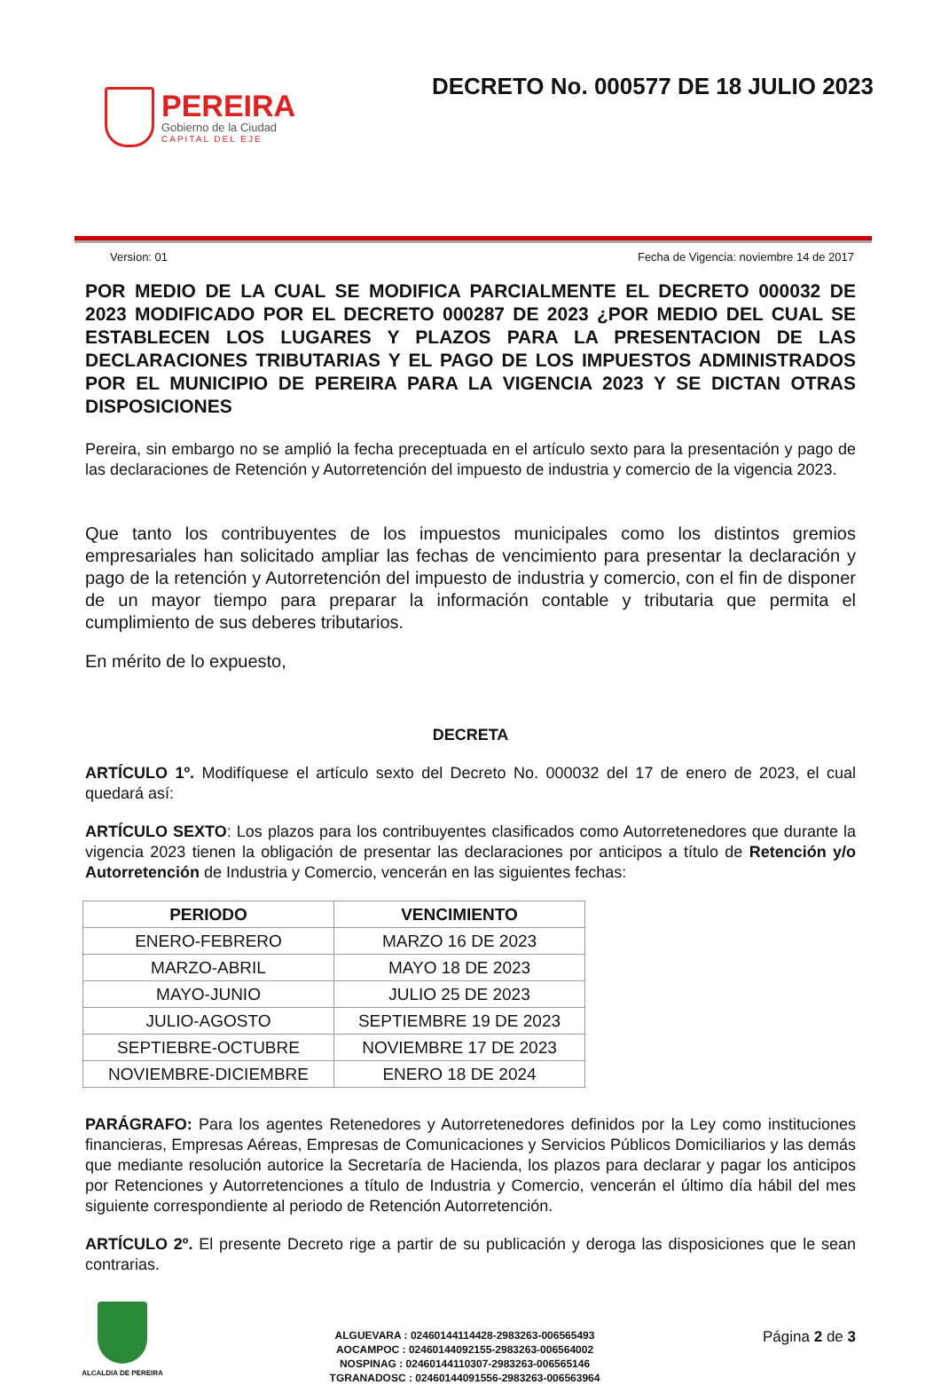PEREIRA
Gobierno de la Ciudad
CAPITAL DEL EJE
DECRETO No. 000577 DE 18 JULIO 2023
Version: 01 Fecha de Vigencia: noviembre 14 de 2017
POR MEDIO DE LA CUAL SE MODIFICA PARCIALMENTE EL DECRETO 000032 DE 2023 MODIFICADO POR EL DECRETO 000287 DE 2023 ¿POR MEDIO DEL CUAL SE ESTABLECEN LOS LUGARES Y PLAZOS PARA LA PRESENTACION DE LAS DECLARACIONES TRIBUTARIAS Y EL PAGO DE LOS IMPUESTOS ADMINISTRADOS POR EL MUNICIPIO DE PEREIRA PARA LA VIGENCIA 2023 Y SE DICTAN OTRAS DISPOSICIONES
Pereira, sin embargo no se amplió la fecha preceptuada en el artículo sexto para la presentación y pago de las declaraciones de Retención y Autorretención del impuesto de industria y comercio de la vigencia 2023.
Que tanto los contribuyentes de los impuestos municipales como los distintos gremios empresariales han solicitado ampliar las fechas de vencimiento para presentar la declaración y pago de la retención y Autorretención del impuesto de industria y comercio, con el fin de disponer de un mayor tiempo para preparar la información contable y tributaria que permita el cumplimiento de sus deberes tributarios.
En mérito de lo expuesto,
DECRETA
ARTÍCULO 1º. Modifíquese el artículo sexto del Decreto No. 000032 del 17 de enero de 2023, el cual quedará así:
ARTÍCULO SEXTO: Los plazos para los contribuyentes clasificados como Autorretenedores que durante la vigencia 2023 tienen la obligación de presentar las declaraciones por anticipos a título de Retención y/o Autorretención de Industria y Comercio, vencerán en las siguientes fechas:
| PERIODO | VENCIMIENTO |
| --- | --- |
| ENERO-FEBRERO | MARZO 16 DE 2023 |
| MARZO-ABRIL | MAYO 18 DE 2023 |
| MAYO-JUNIO | JULIO 25 DE 2023 |
| JULIO-AGOSTO | SEPTIEMBRE 19 DE 2023 |
| SEPTIEBRE-OCTUBRE | NOVIEMBRE 17 DE 2023 |
| NOVIEMBRE-DICIEMBRE | ENERO 18 DE 2024 |
PARÁGRAFO: Para los agentes Retenedores y Autorretenedores definidos por la Ley como instituciones financieras, Empresas Aéreas, Empresas de Comunicaciones y Servicios Públicos Domiciliarios y las demás que mediante resolución autorice la Secretaría de Hacienda, los plazos para declarar y pagar los anticipos por Retenciones y Autorretenciones a título de Industria y Comercio, vencerán el último día hábil del mes siguiente correspondiente al periodo de Retención Autorretención.
ARTÍCULO 2º. El presente Decreto rige a partir de su publicación y deroga las disposiciones que le sean contrarias.
ALCALDIA DE PEREIRA
ALGUEVARA : 02460144114428-2983263-006565493
AOCAMPOC : 02460144092155-2983263-006564002
NOSPINAG : 02460144110307-2983263-006565146
TGRANADOSC : 02460144091556-2983263-006563964
Página 2 de 3